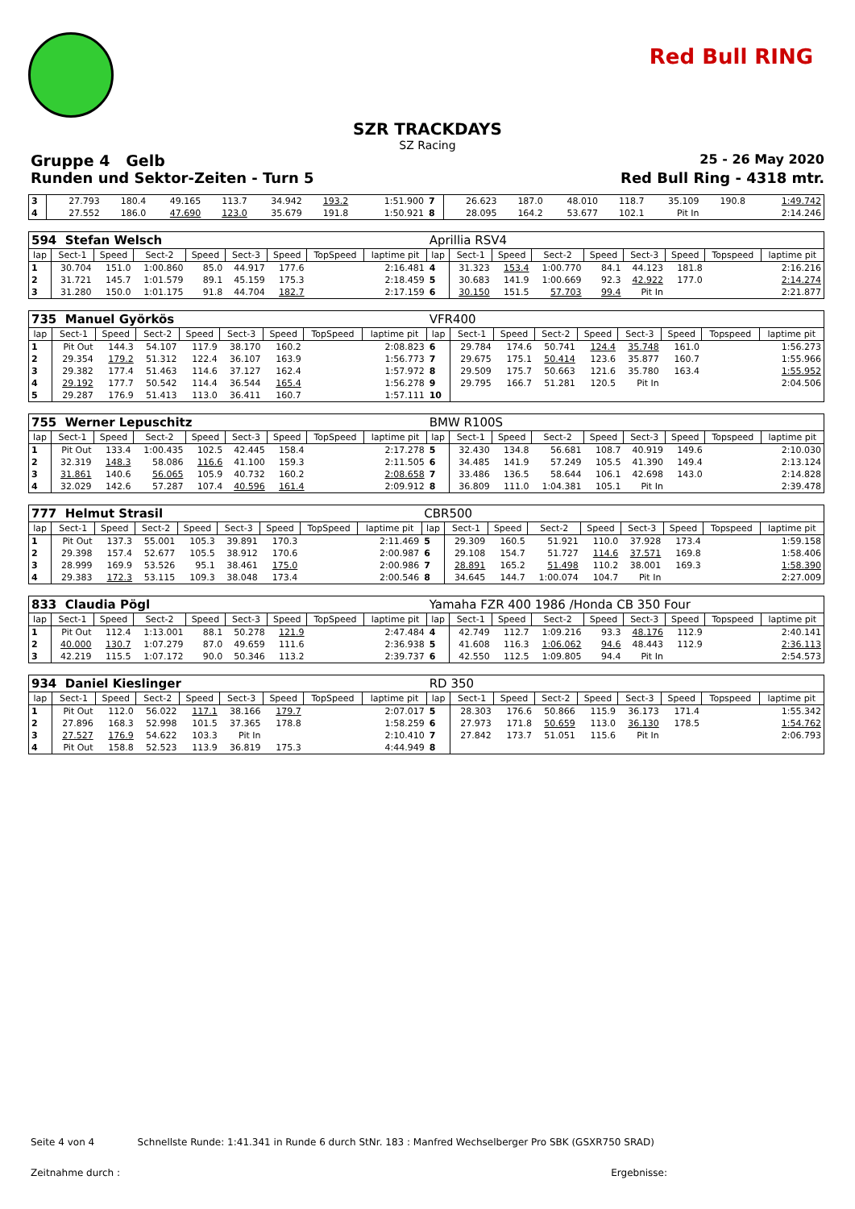Red Bull RING
SZR TRACKDAYS
SZ Racing
Gruppe 4 Gelb 25 - 26 May 2020
Runden und Sektor-Zeiten - Turn 5 Red Bull Ring - 4318 mtr.
| 3 | 27.793 | 180.4 | 49.165 | 113.7 | 34.942 | 193.2 | | 1:51.900 | 7 | 26.623 | 187.0 | 48.010 | 118.7 | 35.109 | 190.8 | | 1:49.742 |
| 4 | 27.552 | 186.0 | 47.690 | 123.0 | 35.679 | 191.8 | | 1:50.921 | 8 | 28.095 | 164.2 | 53.677 | 102.1 | Pit In | | | 2:14.246 |
| 594 Stefan Welsch | | | | | | | | | Aprillia RSV4 | | | | | | | | |
| lap | Sect-1 | Speed | Sect-2 | Speed | Sect-3 | Speed | TopSpeed | laptime pit | lap | Sect-1 | Speed | Sect-2 | Speed | Sect-3 | Speed | Topspeed | laptime pit |
| 1 | 30.704 | 151.0 | 1:00.860 | 85.0 | 44.917 | 177.6 | | 2:16.481 | 4 | 31.323 | 153.4 | 1:00.770 | 84.1 | 44.123 | 181.8 | | 2:16.216 |
| 2 | 31.721 | 145.7 | 1:01.579 | 89.1 | 45.159 | 175.3 | | 2:18.459 | 5 | 30.683 | 141.9 | 1:00.669 | 92.3 | 42.922 | 177.0 | | 2:14.274 |
| 3 | 31.280 | 150.0 | 1:01.175 | 91.8 | 44.704 | 182.7 | | 2:17.159 | 6 | 30.150 | 151.5 | 57.703 | 99.4 | Pit In | | | 2:21.877 |
| 735 Manuel Györkös | | | | | | | | | VFR400 | | | | | | | | |
| lap | Sect-1 | Speed | Sect-2 | Speed | Sect-3 | Speed | TopSpeed | laptime pit | lap | Sect-1 | Speed | Sect-2 | Speed | Sect-3 | Speed | Topspeed | laptime pit |
| 1 | Pit Out | 144.3 | 54.107 | 117.9 | 38.170 | 160.2 | | 2:08.823 | 6 | 29.784 | 174.6 | 50.741 | 124.4 | 35.748 | 161.0 | | 1:56.273 |
| 2 | 29.354 | 179.2 | 51.312 | 122.4 | 36.107 | 163.9 | | 1:56.773 | 7 | 29.675 | 175.1 | 50.414 | 123.6 | 35.877 | 160.7 | | 1:55.966 |
| 3 | 29.382 | 177.4 | 51.463 | 114.6 | 37.127 | 162.4 | | 1:57.972 | 8 | 29.509 | 175.7 | 50.663 | 121.6 | 35.780 | 163.4 | | 1:55.952 |
| 4 | 29.192 | 177.7 | 50.542 | 114.4 | 36.544 | 165.4 | | 1:56.278 | 9 | 29.795 | 166.7 | 51.281 | 120.5 | Pit In | | | 2:04.506 |
| 5 | 29.287 | 176.9 | 51.413 | 113.0 | 36.411 | 160.7 | | 1:57.111 | 10 | | | | | | | | |
| 755 Werner Lepuschitz | | | | | | | | | BMW R100S | | | | | | | | |
| lap | Sect-1 | Speed | Sect-2 | Speed | Sect-3 | Speed | TopSpeed | laptime pit | lap | Sect-1 | Speed | Sect-2 | Speed | Sect-3 | Speed | Topspeed | laptime pit |
| 1 | Pit Out | 133.4 | 1:00.435 | 102.5 | 42.445 | 158.4 | | 2:17.278 | 5 | 32.430 | 134.8 | 56.681 | 108.7 | 40.919 | 149.6 | | 2:10.030 |
| 2 | 32.319 | 148.3 | 58.086 | 116.6 | 41.100 | 159.3 | | 2:11.505 | 6 | 34.485 | 141.9 | 57.249 | 105.5 | 41.390 | 149.4 | | 2:13.124 |
| 3 | 31.861 | 140.6 | 56.065 | 105.9 | 40.732 | 160.2 | | 2:08.658 | 7 | 33.486 | 136.5 | 58.644 | 106.1 | 42.698 | 143.0 | | 2:14.828 |
| 4 | 32.029 | 142.6 | 57.287 | 107.4 | 40.596 | 161.4 | | 2:09.912 | 8 | 36.809 | 111.0 | 1:04.381 | 105.1 | Pit In | | | 2:39.478 |
| 777 Helmut Strasil | | | | | | | | | CBR500 | | | | | | | | |
| lap | Sect-1 | Speed | Sect-2 | Speed | Sect-3 | Speed | TopSpeed | laptime pit | lap | Sect-1 | Speed | Sect-2 | Speed | Sect-3 | Speed | Topspeed | laptime pit |
| 1 | Pit Out | 137.3 | 55.001 | 105.3 | 39.891 | 170.3 | | 2:11.469 | 5 | 29.309 | 160.5 | 51.921 | 110.0 | 37.928 | 173.4 | | 1:59.158 |
| 2 | 29.398 | 157.4 | 52.677 | 105.5 | 38.912 | 170.6 | | 2:00.987 | 6 | 29.108 | 154.7 | 51.727 | 114.6 | 37.571 | 169.8 | | 1:58.406 |
| 3 | 28.999 | 169.9 | 53.526 | 95.1 | 38.461 | 175.0 | | 2:00.986 | 7 | 28.891 | 165.2 | 51.498 | 110.2 | 38.001 | 169.3 | | 1:58.390 |
| 4 | 29.383 | 172.3 | 53.115 | 109.3 | 38.048 | 173.4 | | 2:00.546 | 8 | 34.645 | 144.7 | 1:00.074 | 104.7 | Pit In | | | 2:27.009 |
| 833 Claudia Pögl | | | | | | | | | Yamaha FZR 400 1986 /Honda CB 350 Four | | | | | | | | |
| lap | Sect-1 | Speed | Sect-2 | Speed | Sect-3 | Speed | TopSpeed | laptime pit | lap | Sect-1 | Speed | Sect-2 | Speed | Sect-3 | Speed | Topspeed | laptime pit |
| 1 | Pit Out | 112.4 | 1:13.001 | 88.1 | 50.278 | 121.9 | | 2:47.484 | 4 | 42.749 | 112.7 | 1:09.216 | 93.3 | 48.176 | 112.9 | | 2:40.141 |
| 2 | 40.000 | 130.7 | 1:07.279 | 87.0 | 49.659 | 111.6 | | 2:36.938 | 5 | 41.608 | 116.3 | 1:06.062 | 94.6 | 48.443 | 112.9 | | 2:36.113 |
| 3 | 42.219 | 115.5 | 1:07.172 | 90.0 | 50.346 | 113.2 | | 2:39.737 | 6 | 42.550 | 112.5 | 1:09.805 | 94.4 | Pit In | | | 2:54.573 |
| 934 Daniel Kieslinger | | | | | | | | | RD 350 | | | | | | | | |
| lap | Sect-1 | Speed | Sect-2 | Speed | Sect-3 | Speed | TopSpeed | laptime pit | lap | Sect-1 | Speed | Sect-2 | Speed | Sect-3 | Speed | Topspeed | laptime pit |
| 1 | Pit Out | 112.0 | 56.022 | 117.1 | 38.166 | 179.7 | | 2:07.017 | 5 | 28.303 | 176.6 | 50.866 | 115.9 | 36.173 | 171.4 | | 1:55.342 |
| 2 | 27.896 | 168.3 | 52.998 | 101.5 | 37.365 | 178.8 | | 1:58.259 | 6 | 27.973 | 171.8 | 50.659 | 113.0 | 36.130 | 178.5 | | 1:54.762 |
| 3 | 27.527 | 176.9 | 54.622 | 103.3 | Pit In | | | 2:10.410 | 7 | 27.842 | 173.7 | 51.051 | 115.6 | Pit In | | | 2:06.793 |
| 4 | Pit Out | 158.8 | 52.523 | 113.9 | 36.819 | 175.3 | | 4:44.949 | 8 | | | | | | | | |
Seite 4 von 4 Schnellste Runde: 1:41.341 in Runde 6 durch StNr. 183 : Manfred Wechselberger Pro SBK (GSXR750 SRAD)
Zeitnahme durch : Ergebnisse: